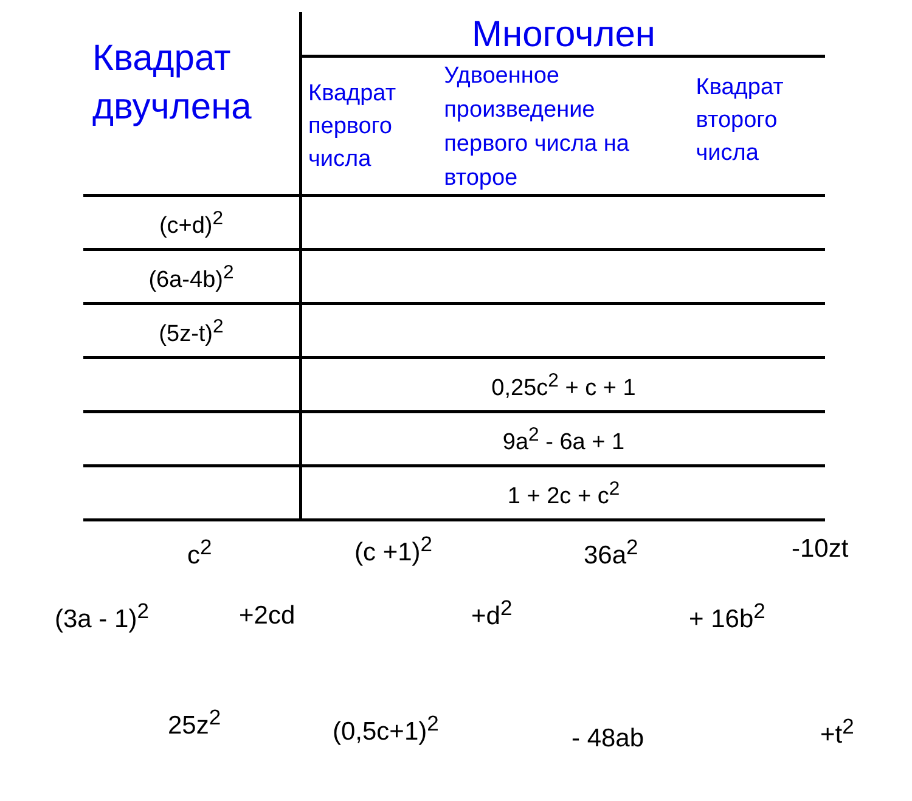| Квадрат двучлена | Многочлен | | |
| --- | --- | --- | --- |
| | Квадрат первого числа | Удвоенное произведение первого числа на второе | Квадрат второго числа |
| (c+d)<sup>2</sup> | | | |
| (6a-4b)<sup>2</sup> | | | |
| (5z-t)<sup>2</sup> | | | |
| | 0,25c<sup>2</sup> + c + 1 | | |
| | 9a<sup>2</sup> - 6a + 1 | | |
| | 1 + 2c + c<sup>2</sup> | | |
c<sup>2</sup> (c +1)<sup>2</sup> 36a<sup>2</sup> -10zt
(3a - 1)<sup>2</sup> +2cd +d<sup>2</sup> + 16b<sup>2</sup>
25z<sup>2</sup> (0,5c+1)<sup>2</sup> - 48ab +t<sup>2</sup>